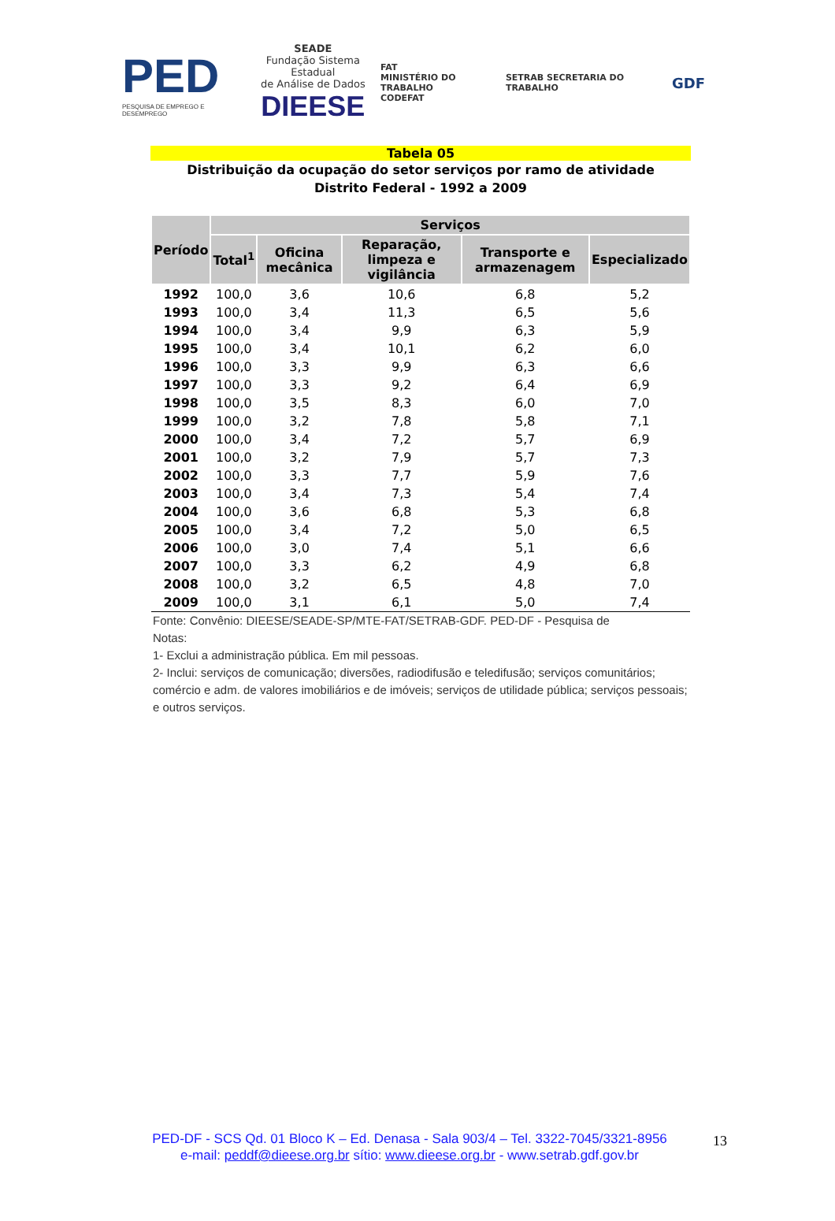PED
PESQUISA DE EMPREGO E DESEMPREGO
SEADE
Fundação Sistema Estadual
de Análise de Dados
DIEESE
FAT
MINISTÉRIO DO TRABALHO
CODEFAT
SETRAB SECRETARIA DO TRABALHO
GDF
Tabela 05
Distribuição da ocupação do setor serviços por ramo de atividade
Distrito Federal - 1992 a 2009
| Período | Serviços | | | | |
| --- | --- | --- | --- | --- | --- |
| | Total<sup>1</sup> | Oficina mecânica | Reparação, limpeza e vigilância | Transporte e armazenagem | Especializado |
| 1992 | 100,0 | 3,6 | 10,6 | 6,8 | 5,2 |
| 1993 | 100,0 | 3,4 | 11,3 | 6,5 | 5,6 |
| 1994 | 100,0 | 3,4 | 9,9 | 6,3 | 5,9 |
| 1995 | 100,0 | 3,4 | 10,1 | 6,2 | 6,0 |
| 1996 | 100,0 | 3,3 | 9,9 | 6,3 | 6,6 |
| 1997 | 100,0 | 3,3 | 9,2 | 6,4 | 6,9 |
| 1998 | 100,0 | 3,5 | 8,3 | 6,0 | 7,0 |
| 1999 | 100,0 | 3,2 | 7,8 | 5,8 | 7,1 |
| 2000 | 100,0 | 3,4 | 7,2 | 5,7 | 6,9 |
| 2001 | 100,0 | 3,2 | 7,9 | 5,7 | 7,3 |
| 2002 | 100,0 | 3,3 | 7,7 | 5,9 | 7,6 |
| 2003 | 100,0 | 3,4 | 7,3 | 5,4 | 7,4 |
| 2004 | 100,0 | 3,6 | 6,8 | 5,3 | 6,8 |
| 2005 | 100,0 | 3,4 | 7,2 | 5,0 | 6,5 |
| 2006 | 100,0 | 3,0 | 7,4 | 5,1 | 6,6 |
| 2007 | 100,0 | 3,3 | 6,2 | 4,9 | 6,8 |
| 2008 | 100,0 | 3,2 | 6,5 | 4,8 | 7,0 |
| 2009 | 100,0 | 3,1 | 6,1 | 5,0 | 7,4 |
Fonte: Convênio: DIEESE/SEADE-SP/MTE-FAT/SETRAB-GDF. PED-DF - Pesquisa de
Notas:
1- Exclui a administração pública. Em mil pessoas.
2- Inclui: serviços de comunicação; diversões, radiodifusão e teledifusão; serviços comunitários; comércio e adm. de valores imobiliários e de imóveis; serviços de utilidade pública; serviços pessoais; e outros serviços.
PED-DF - SCS Qd. 01 Bloco K – Ed. Denasa - Sala 903/4 – Tel. 3322-7045/3321-8956
e-mail: peddf@dieese.org.br sítio: www.dieese.org.br - www.setrab.gdf.gov.br
13